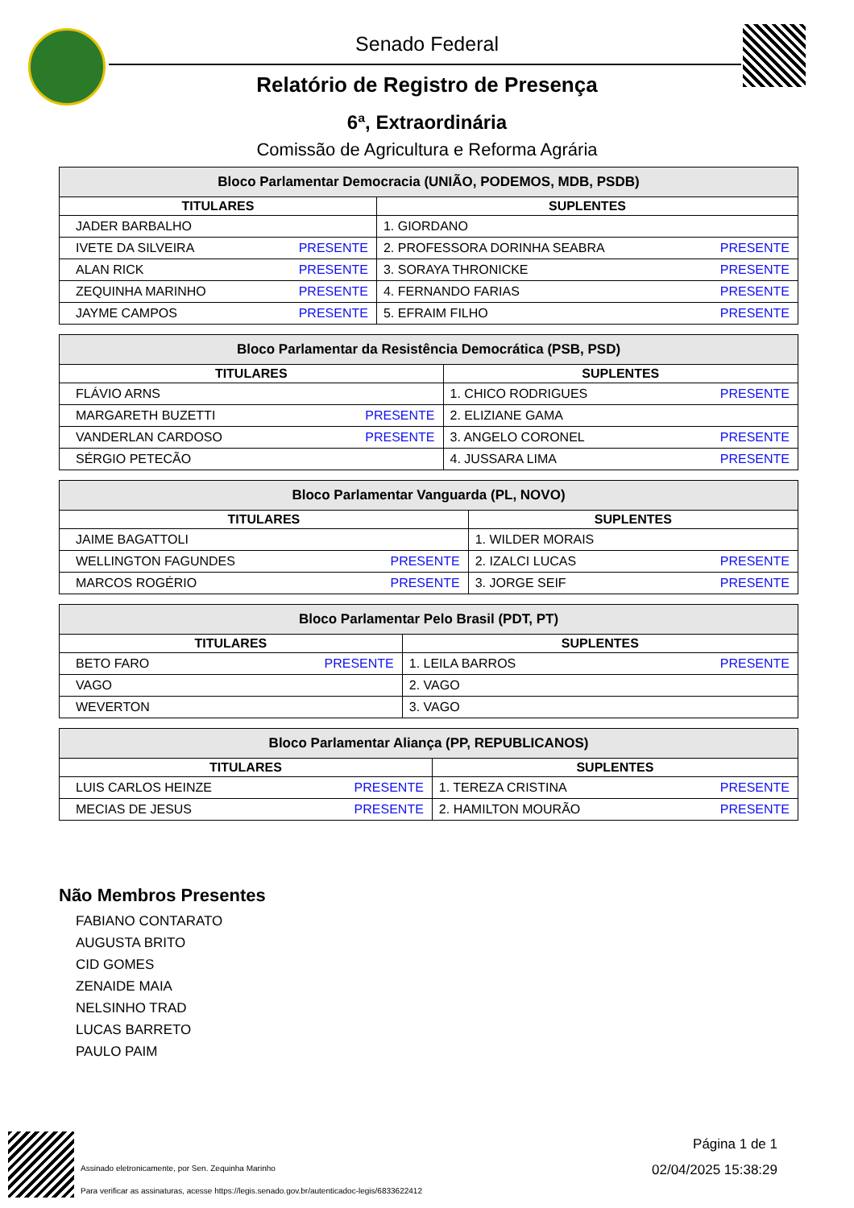Senado Federal
Relatório de Registro de Presença
6ª, Extraordinária
Comissão de Agricultura e Reforma Agrária
| Bloco Parlamentar Democracia (UNIÃO, PODEMOS, MDB, PSDB) | | | |
| --- | --- | --- | --- |
| TITULARES | | SUPLENTES | |
| JADER BARBALHO | | 1. GIORDANO | |
| IVETE DA SILVEIRA | PRESENTE | 2. PROFESSORA DORINHA SEABRA | PRESENTE |
| ALAN RICK | PRESENTE | 3. SORAYA THRONICKE | PRESENTE |
| ZEQUINHA MARINHO | PRESENTE | 4. FERNANDO FARIAS | PRESENTE |
| JAYME CAMPOS | PRESENTE | 5. EFRAIM FILHO | PRESENTE |
| Bloco Parlamentar da Resistência Democrática (PSB, PSD) | | | |
| --- | --- | --- | --- |
| TITULARES | | SUPLENTES | |
| FLÁVIO ARNS | | 1. CHICO RODRIGUES | PRESENTE |
| MARGARETH BUZETTI | PRESENTE | 2. ELIZIANE GAMA | |
| VANDERLAN CARDOSO | PRESENTE | 3. ANGELO CORONEL | PRESENTE |
| SÉRGIO PETECÃO | | 4. JUSSARA LIMA | PRESENTE |
| Bloco Parlamentar Vanguarda (PL, NOVO) | | | |
| --- | --- | --- | --- |
| TITULARES | | SUPLENTES | |
| JAIME BAGATTOLI | | 1. WILDER MORAIS | |
| WELLINGTON FAGUNDES | PRESENTE | 2. IZALCI LUCAS | PRESENTE |
| MARCOS ROGÉRIO | PRESENTE | 3. JORGE SEIF | PRESENTE |
| Bloco Parlamentar Pelo Brasil (PDT, PT) | | | |
| --- | --- | --- | --- |
| TITULARES | | SUPLENTES | |
| BETO FARO | PRESENTE | 1. LEILA BARROS | PRESENTE |
| VAGO | | 2. VAGO | |
| WEVERTON | | 3. VAGO | |
| Bloco Parlamentar Aliança (PP, REPUBLICANOS) | | | |
| --- | --- | --- | --- |
| TITULARES | | SUPLENTES | |
| LUIS CARLOS HEINZE | PRESENTE | 1. TEREZA CRISTINA | PRESENTE |
| MECIAS DE JESUS | PRESENTE | 2. HAMILTON MOURÃO | PRESENTE |
Não Membros Presentes
FABIANO CONTARATO
AUGUSTA BRITO
CID GOMES
ZENAIDE MAIA
NELSINHO TRAD
LUCAS BARRETO
PAULO PAIM
Assinado eletronicamente, por Sen. Zequinha Marinho
Para verificar as assinaturas, acesse https://legis.senado.gov.br/autenticadoc-legis/6833622412
Página 1 de 1
02/04/2025 15:38:29